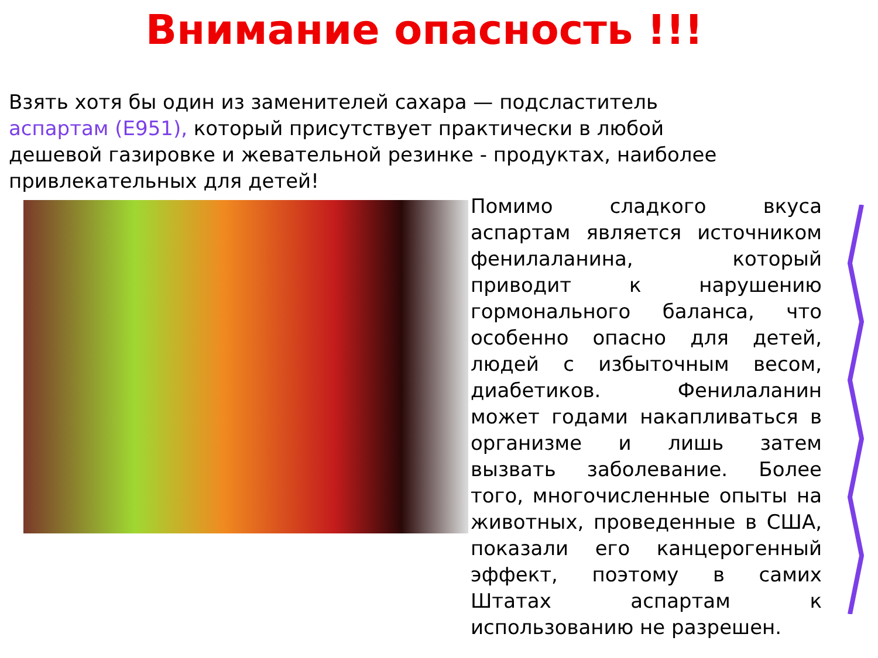Внимание опасность !!!
Взять хотя бы один из заменителей сахара — подсластитель аспартам (Е951), который присутствует практически в любой дешевой газировке и жевательной резинке - продуктах, наиболее привлекательных для детей!
Помимо сладкого вкуса аспартам является источником фенилаланина, который приводит к нарушению гормонального баланса, что особенно опасно для детей, людей с избыточным весом, диабетиков. Фенилаланин может годами накапливаться в организме и лишь затем вызвать заболевание. Более того, многочисленные опыты на животных, проведенные в США, показали его канцерогенный эффект, поэтому в самих Штатах аспартам к использованию не разрешен.